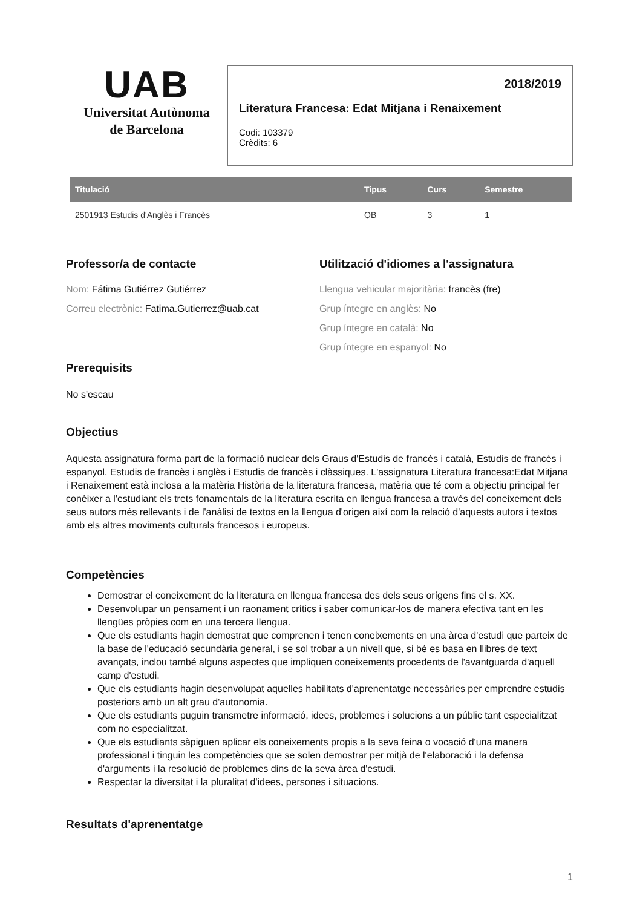UAB
Universitat Autònoma
de Barcelona
2018/2019
Literatura Francesa: Edat Mitjana i Renaixement
Codi: 103379
Crèdits: 6
| Titulació | Tipus | Curs | Semestre |
| --- | --- | --- | --- |
| 2501913 Estudis d'Anglès i Francès | OB | 3 | 1 |
Professor/a de contacte
Nom: Fátima Gutiérrez Gutiérrez
Correu electrònic: Fatima.Gutierrez@uab.cat
Utilització d'idiomes a l'assignatura
Llengua vehicular majoritària: francès (fre)
Grup íntegre en anglès: No
Grup íntegre en català: No
Grup íntegre en espanyol: No
Prerequisits
No s'escau
Objectius
Aquesta assignatura forma part de la formació nuclear dels Graus d'Estudis de francès i català, Estudis de francès i espanyol, Estudis de francès i anglès i Estudis de francès i clàssiques. L'assignatura Literatura francesa:Edat Mitjana i Renaixement està inclosa a la matèria Història de la literatura francesa, matèria que té com a objectiu principal fer conèixer a l'estudiant els trets fonamentals de la literatura escrita en llengua francesa a través del coneixement dels seus autors més rellevants i de l'anàlisi de textos en la llengua d'origen així com la relació d'aquests autors i textos amb els altres moviments culturals francesos i europeus.
Competències
Demostrar el coneixement de la literatura en llengua francesa des dels seus orígens fins el s. XX.
Desenvolupar un pensament i un raonament crítics i saber comunicar-los de manera efectiva tant en les llengües pròpies com en una tercera llengua.
Que els estudiants hagin demostrat que comprenen i tenen coneixements en una àrea d'estudi que parteix de la base de l'educació secundària general, i se sol trobar a un nivell que, si bé es basa en llibres de text avançats, inclou també alguns aspectes que impliquen coneixements procedents de l'avantguarda d'aquell camp d'estudi.
Que els estudiants hagin desenvolupat aquelles habilitats d'aprenentatge necessàries per emprendre estudis posteriors amb un alt grau d'autonomia.
Que els estudiants puguin transmetre informació, idees, problemes i solucions a un públic tant especialitzat com no especialitzat.
Que els estudiants sàpiguen aplicar els coneixements propis a la seva feina o vocació d'una manera professional i tinguin les competències que se solen demostrar per mitjà de l'elaboració i la defensa d'arguments i la resolució de problemes dins de la seva àrea d'estudi.
Respectar la diversitat i la pluralitat d'idees, persones i situacions.
Resultats d'aprenentatge
1